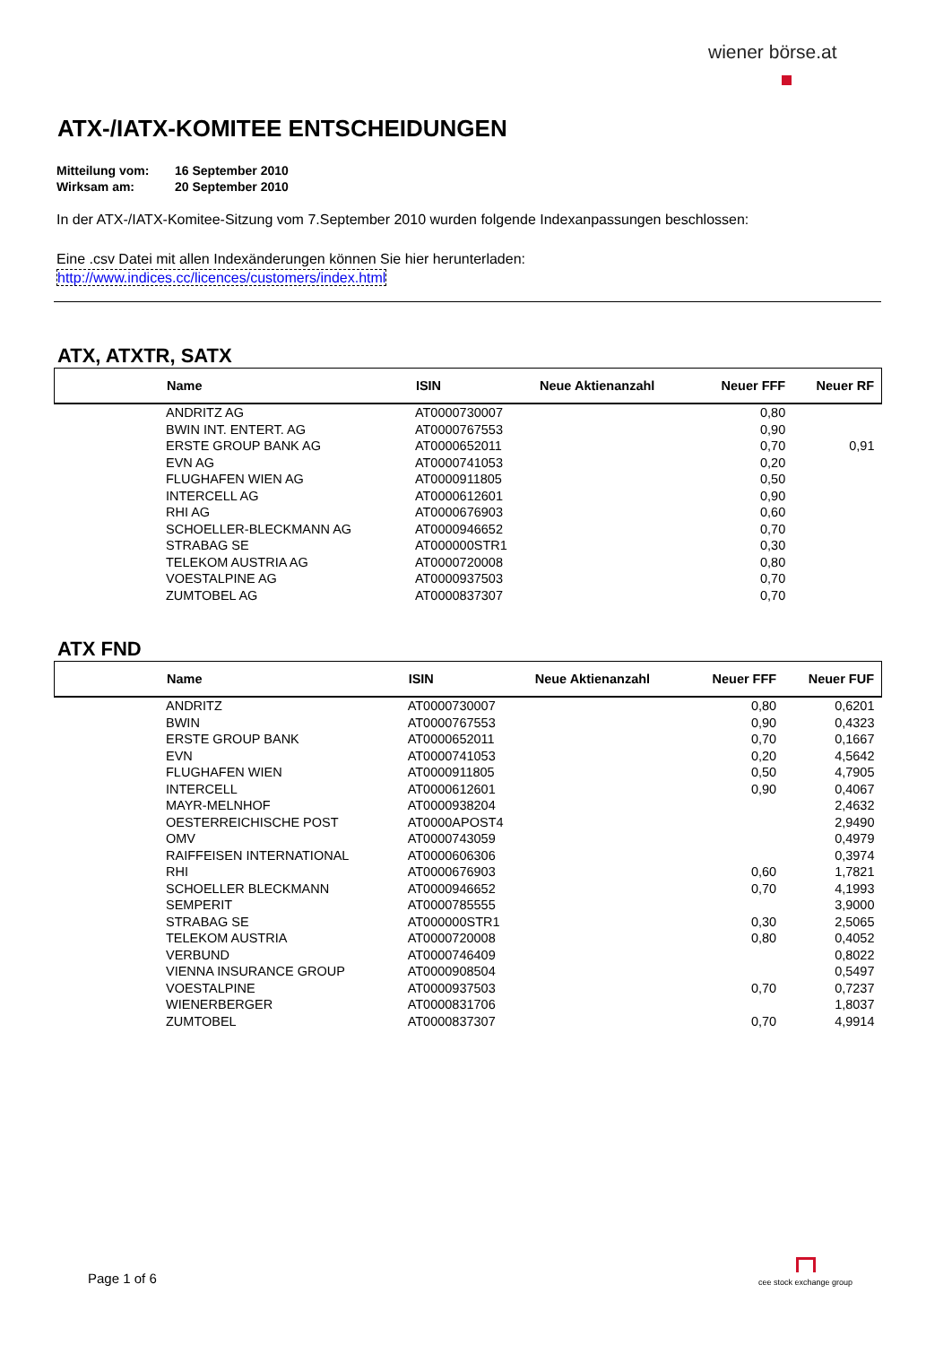wiener börse.at
ATX-/IATX-KOMITEE ENTSCHEIDUNGEN
Mitteilung vom: 16 September 2010
Wirksam am: 20 September 2010
In der ATX-/IATX-Komitee-Sitzung vom 7.September 2010 wurden folgende Indexanpassungen beschlossen:
Eine .csv Datei mit allen Indexänderungen können Sie hier herunterladen:
http://www.indices.cc/licences/customers/index.html
ATX, ATXTR, SATX
| | Name | ISIN | Neue Aktienanzahl | Neuer FFF | Neuer RF |
| --- | --- | --- | --- | --- | --- |
| | ANDRITZ AG | AT0000730007 | | 0,80 | |
| | BWIN INT. ENTERT. AG | AT0000767553 | | 0,90 | |
| | ERSTE GROUP BANK AG | AT0000652011 | | 0,70 | 0,91 |
| | EVN AG | AT0000741053 | | 0,20 | |
| | FLUGHAFEN WIEN AG | AT0000911805 | | 0,50 | |
| | INTERCELL AG | AT0000612601 | | 0,90 | |
| | RHI AG | AT0000676903 | | 0,60 | |
| | SCHOELLER-BLECKMANN AG | AT0000946652 | | 0,70 | |
| | STRABAG SE | AT000000STR1 | | 0,30 | |
| | TELEKOM AUSTRIA AG | AT0000720008 | | 0,80 | |
| | VOESTALPINE AG | AT0000937503 | | 0,70 | |
| | ZUMTOBEL AG | AT0000837307 | | 0,70 | |
ATX FND
| | Name | ISIN | Neue Aktienanzahl | Neuer FFF | Neuer FUF |
| --- | --- | --- | --- | --- | --- |
| | ANDRITZ | AT0000730007 | | 0,80 | 0,6201 |
| | BWIN | AT0000767553 | | 0,90 | 0,4323 |
| | ERSTE GROUP BANK | AT0000652011 | | 0,70 | 0,1667 |
| | EVN | AT0000741053 | | 0,20 | 4,5642 |
| | FLUGHAFEN WIEN | AT0000911805 | | 0,50 | 4,7905 |
| | INTERCELL | AT0000612601 | | 0,90 | 0,4067 |
| | MAYR-MELNHOF | AT0000938204 | | | 2,4632 |
| | OESTERREICHISCHE POST | AT0000APOST4 | | | 2,9490 |
| | OMV | AT0000743059 | | | 0,4979 |
| | RAIFFEISEN INTERNATIONAL | AT0000606306 | | | 0,3974 |
| | RHI | AT0000676903 | | 0,60 | 1,7821 |
| | SCHOELLER BLECKMANN | AT0000946652 | | 0,70 | 4,1993 |
| | SEMPERIT | AT0000785555 | | | 3,9000 |
| | STRABAG SE | AT000000STR1 | | 0,30 | 2,5065 |
| | TELEKOM AUSTRIA | AT0000720008 | | 0,80 | 0,4052 |
| | VERBUND | AT0000746409 | | | 0,8022 |
| | VIENNA INSURANCE GROUP | AT0000908504 | | | 0,5497 |
| | VOESTALPINE | AT0000937503 | | 0,70 | 0,7237 |
| | WIENERBERGER | AT0000831706 | | | 1,8037 |
| | ZUMTOBEL | AT0000837307 | | 0,70 | 4,9914 |
Page 1 of 6
cee stock exchange group